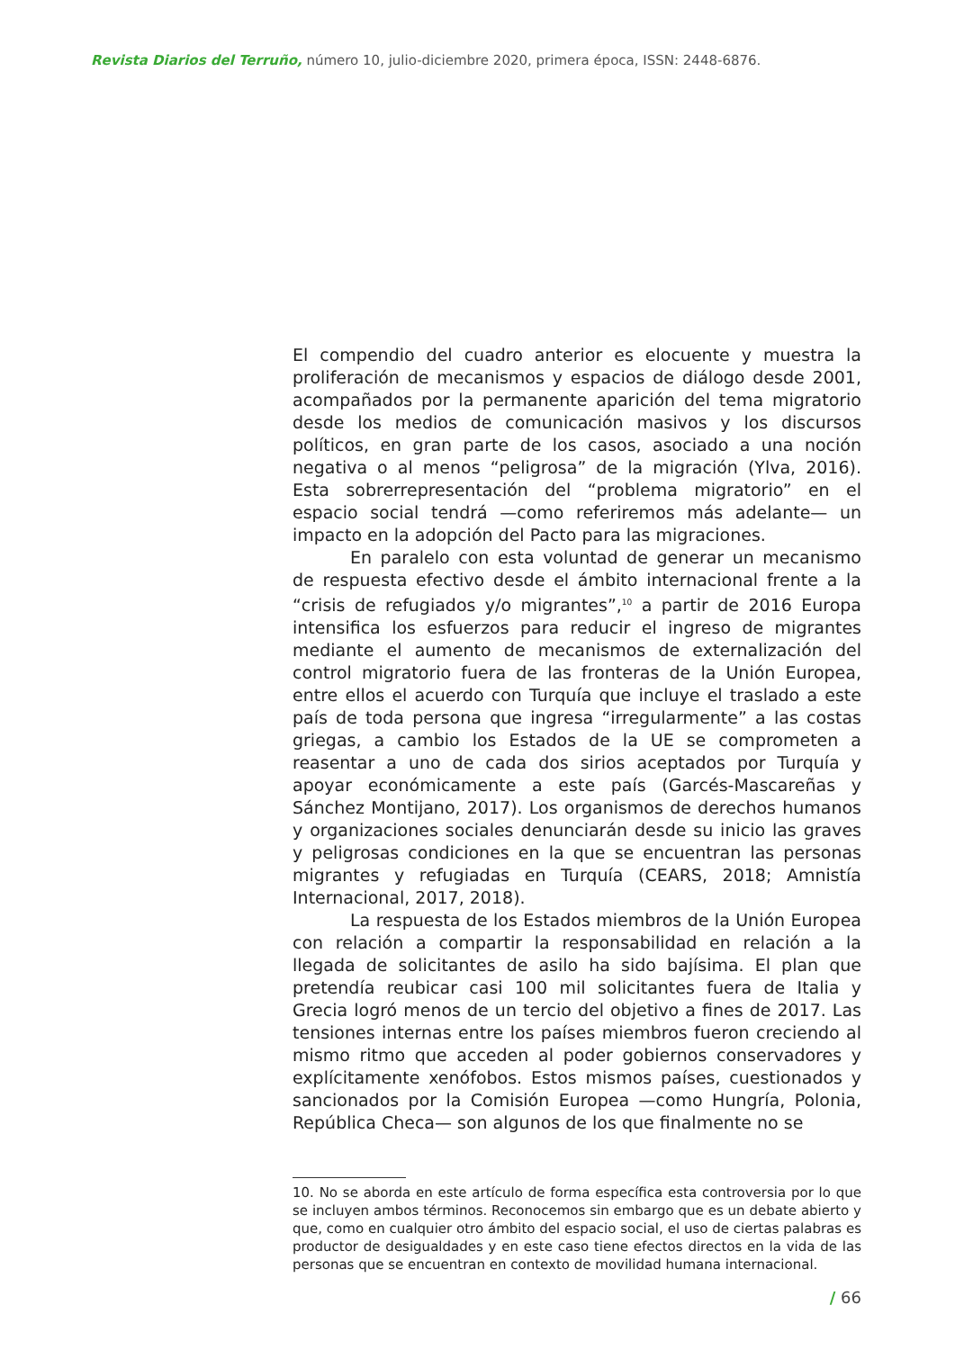Revista Diarios del Terruño, número 10, julio-diciembre 2020, primera época, ISSN: 2448-6876.
El compendio del cuadro anterior es elocuente y muestra la proliferación de mecanismos y espacios de diálogo desde 2001, acompañados por la permanente aparición del tema migratorio desde los medios de comunicación masivos y los discursos políticos, en gran parte de los casos, asociado a una noción negativa o al menos “peligrosa” de la migración (Ylva, 2016). Esta sobrerrepresentación del “problema migratorio” en el espacio social tendrá —como referiremos más adelante— un impacto en la adopción del Pacto para las migraciones.
En paralelo con esta voluntad de generar un mecanismo de respuesta efectivo desde el ámbito internacional frente a la “crisis de refugiados y/o migrantes”,<sup>10</sup> a partir de 2016 Europa intensifica los esfuerzos para reducir el ingreso de migrantes mediante el aumento de mecanismos de externalización del control migratorio fuera de las fronteras de la Unión Europea, entre ellos el acuerdo con Turquía que incluye el traslado a este país de toda persona que ingresa “irregularmente” a las costas griegas, a cambio los Estados de la UE se comprometen a reasentar a uno de cada dos sirios aceptados por Turquía y apoyar económicamente a este país (Garcés-Mascareñas y Sánchez Montijano, 2017). Los organismos de derechos humanos y organizaciones sociales denunciarán desde su inicio las graves y peligrosas condiciones en la que se encuentran las personas migrantes y refugiadas en Turquía (CEARS, 2018; Amnistía Internacional, 2017, 2018).
La respuesta de los Estados miembros de la Unión Europea con relación a compartir la responsabilidad en relación a la llegada de solicitantes de asilo ha sido bajísima. El plan que pretendía reubicar casi 100 mil solicitantes fuera de Italia y Grecia logró menos de un tercio del objetivo a fines de 2017. Las tensiones internas entre los países miembros fueron creciendo al mismo ritmo que acceden al poder gobiernos conservadores y explícitamente xenófobos. Estos mismos países, cuestionados y sancionados por la Comisión Europea —como Hungría, Polonia, República Checa— son algunos de los que finalmente no se
10. No se aborda en este artículo de forma específica esta controversia por lo que se incluyen ambos términos. Reconocemos sin embargo que es un debate abierto y que, como en cualquier otro ámbito del espacio social, el uso de ciertas palabras es productor de desigualdades y en este caso tiene efectos directos en la vida de las personas que se encuentran en contexto de movilidad humana internacional.
/ 66